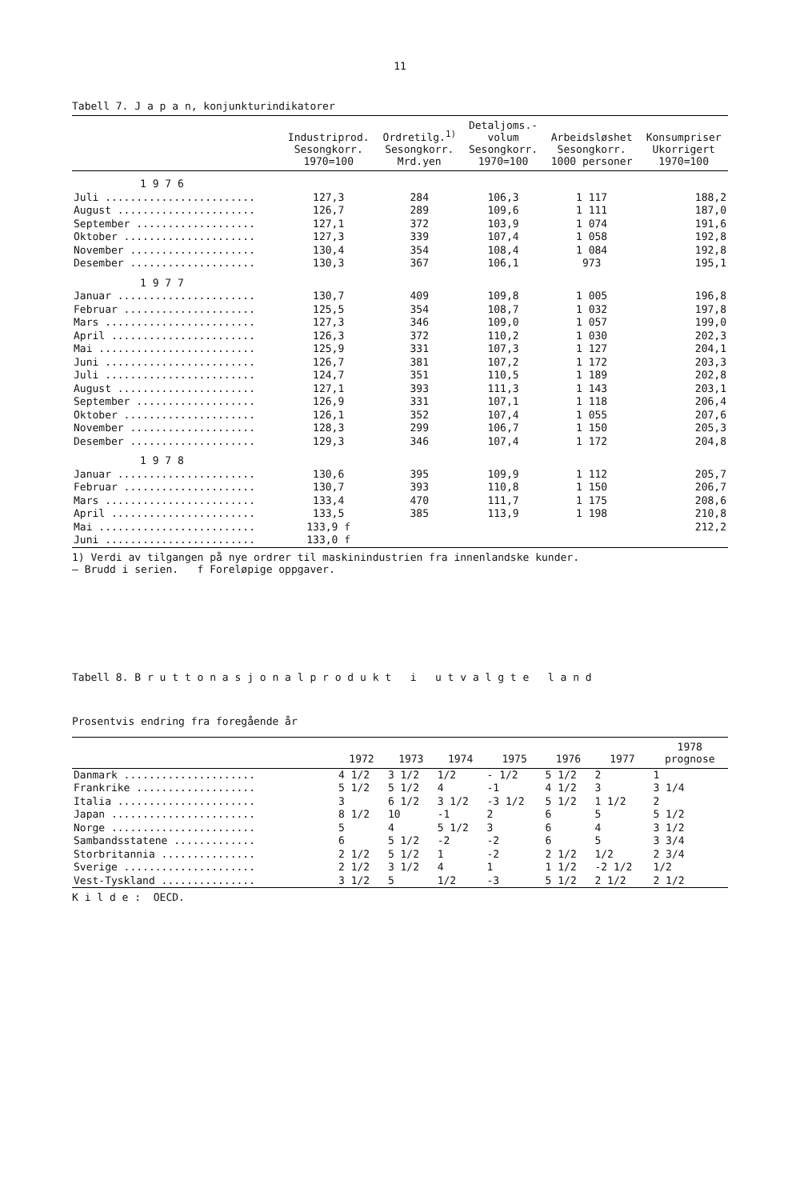11
Tabell 7. J a p a n, konjunkturindikatorer
| | Industriprod. Sesongkorr. 1970=100 | Ordretilg.<sup>1)</sup> Sesongkorr. Mrd.yen | Detaljoms.- volum Sesongkorr. 1970=100 | Arbeidsløshet Sesongkorr. 1000 personer | Konsumpriser Ukorrigert 1970=100 |
| --- | --- | --- | --- | --- | --- |
| 1 9 7 6 | | | | | |
| Juli ........................ | 127,3 | 284 | 106,3 | 1 117 | 188,2 |
| August ...................... | 126,7 | 289 | 109,6 | 1 111 | 187,0 |
| September ................... | 127,1 | 372 | 103,9 | 1 074 | 191,6 |
| Oktober ..................... | 127,3 | 339 | 107,4 | 1 058 | 192,8 |
| November .................... | 130,4 | 354 | 108,4 | 1 084 | 192,8 |
| Desember .................... | 130,3 | 367 | 106,1 | 973 | 195,1 |
| 1 9 7 7 | | | | | |
| Januar ...................... | 130,7 | 409 | 109,8 | 1 005 | 196,8 |
| Februar ..................... | 125,5 | 354 | 108,7 | 1 032 | 197,8 |
| Mars ........................ | 127,3 | 346 | 109,0 | 1 057 | 199,0 |
| April ....................... | 126,3 | 372 | 110,2 | 1 030 | 202,3 |
| Mai ......................... | 125,9 | 331 | 107,3 | 1 127 | 204,1 |
| Juni ........................ | 126,7 | 381 | 107,2 | 1 172 | 203,3 |
| Juli ........................ | 124,7 | 351 | 110,5 | 1 189 | 202,8 |
| August ...................... | 127,1 | 393 | 111,3 | 1 143 | 203,1 |
| September ................... | 126,9 | 331 | 107,1 | 1 118 | 206,4 |
| Oktober ..................... | 126,1 | 352 | 107,4 | 1 055 | 207,6 |
| November .................... | 128,3 | 299 | 106,7 | 1 150 | 205,3 |
| Desember .................... | 129,3 | 346 | 107,4 | 1 172 | 204,8 |
| 1 9 7 8 | | | | | |
| Januar ...................... | 130,6 | 395 | 109,9 | 1 112 | 205,7 |
| Februar ..................... | 130,7 | 393 | 110,8 | 1 150 | 206,7 |
| Mars ........................ | 133,4 | 470 | 111,7 | 1 175 | 208,6 |
| April ....................... | 133,5 | 385 | 113,9 | 1 198 | 210,8 |
| Mai ......................... | 133,9 f | | | | 212,2 |
| Juni ........................ | 133,0 f | | | | |
1) Verdi av tilgangen på nye ordrer til maskinindustrien fra innenlandske kunder.
— Brudd i serien. f Foreløpige oppgaver.
Tabell 8. B r u t t o n a s j o n a l p r o d u k t i u t v a l g t e l a n d
Prosentvis endring fra foregående år
| | 1972 | 1973 | 1974 | 1975 | 1976 | 1977 | 1978 prognose |
| --- | --- | --- | --- | --- | --- | --- | --- |
| Danmark ..................... | 4 1/2 | 3 1/2 | 1/2 | - 1/2 | 5 1/2 | 2 | 1 |
| Frankrike ................... | 5 1/2 | 5 1/2 | 4 | -1 | 4 1/2 | 3 | 3 1/4 |
| Italia ...................... | 3 | 6 1/2 | 3 1/2 | -3 1/2 | 5 1/2 | 1 1/2 | 2 |
| Japan ....................... | 8 1/2 | 10 | -1 | 2 | 6 | 5 | 5 1/2 |
| Norge ....................... | 5 | 4 | 5 1/2 | 3 | 6 | 4 | 3 1/2 |
| Sambandsstatene ............. | 6 | 5 1/2 | -2 | -2 | 6 | 5 | 3 3/4 |
| Storbritannia ............... | 2 1/2 | 5 1/2 | 1 | -2 | 2 1/2 | 1/2 | 2 3/4 |
| Sverige ..................... | 2 1/2 | 3 1/2 | 4 | 1 | 1 1/2 | -2 1/2 | 1/2 |
| Vest-Tyskland ............... | 3 1/2 | 5 | 1/2 | -3 | 5 1/2 | 2 1/2 | 2 1/2 |
K i l d e : OECD.